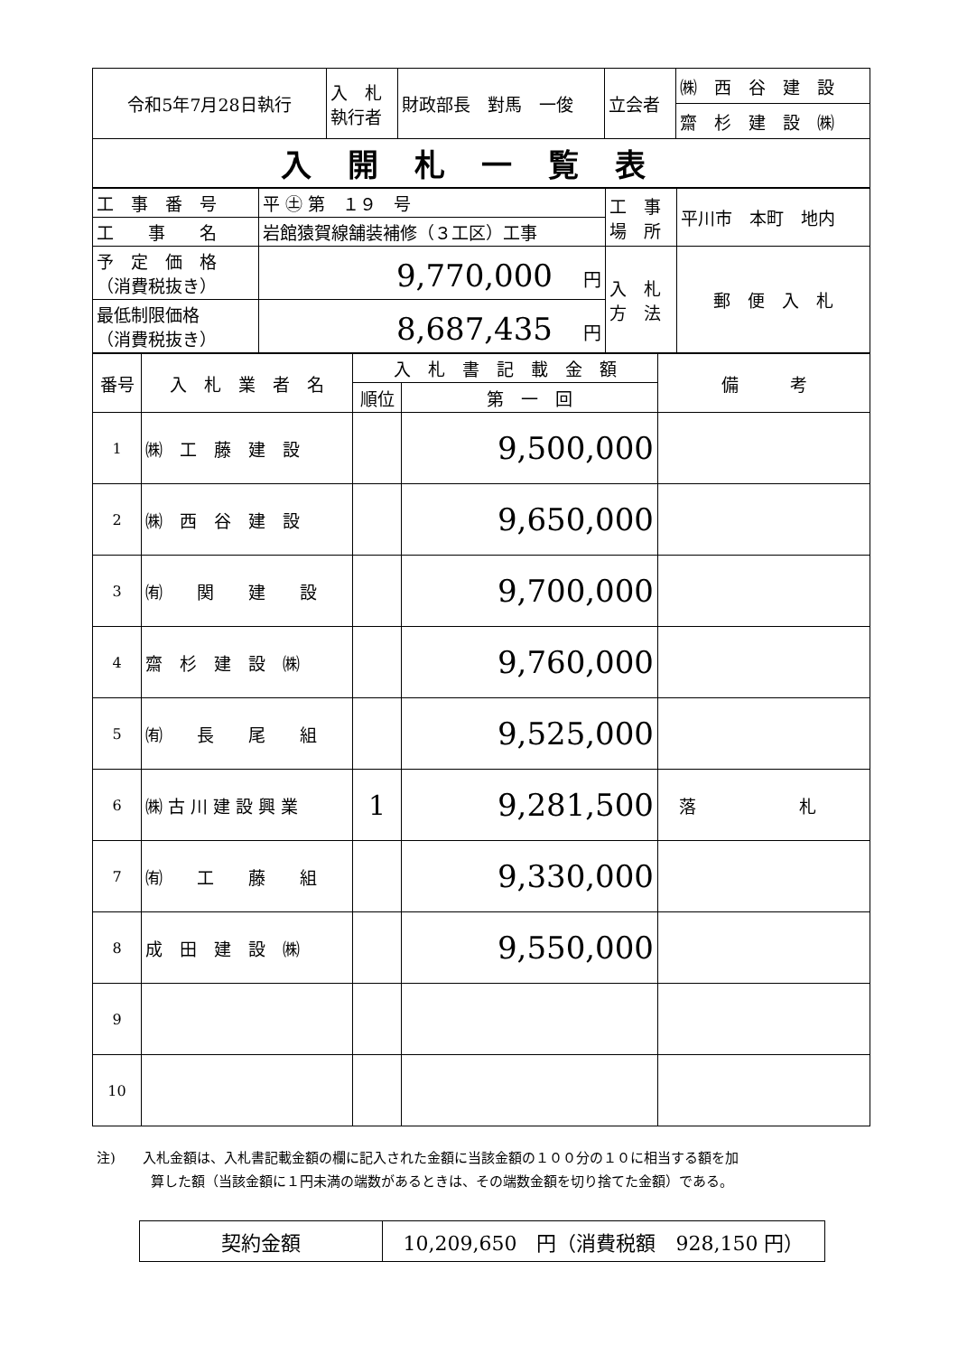| 令和5年7月28日執行 | 入 札 執行者 | 財政部長 對馬 一俊 | 立会者 | ㈱ 西 谷 建 設 |
| | | | | 齋 杉 建 設 ㈱ |
| 入開札一覧表 | | | | |
| 工 事 番 号 | 平 ㊏ 第 １９ 号 | 工 事 場 所 | 平川市 本町 地内 |
| 工 事 名 | 岩館猿賀線舗装補修（３工区）工事 | | |
| 予 定 価 格 （消費税抜き） | 9,770,000 円 | 入 札 方 法 | 郵 便 入 札 |
| 最低制限価格 （消費税抜き） | 8,687,435 円 | | |
| 番号 | 入 札 業 者 名 | 入 札 書 記 載 金 額 | | 備 考 |
| --- | --- | --- | --- | --- |
| | | 順位 | 第 一 回 | |
| 1 | ㈱ 工 藤 建 設 | | 9,500,000 | |
| 2 | ㈱ 西 谷 建 設 | | 9,650,000 | |
| 3 | ㈲ 関 建 設 | | 9,700,000 | |
| 4 | 齋 杉 建 設 ㈱ | | 9,760,000 | |
| 5 | ㈲ 長 尾 組 | | 9,525,000 | |
| 6 | ㈱ 古 川 建 設 興 業 | 1 | 9,281,500 | 落 札 |
| 7 | ㈲ 工 藤 組 | | 9,330,000 | |
| 8 | 成 田 建 設 ㈱ | | 9,550,000 | |
| 9 | | | | |
| 10 | | | | |
注)　　入札金額は、入札書記載金額の欄に記入された金額に当該金額の１００分の１０に相当する額を加
　　　　算した額（当該金額に１円未満の端数があるときは、その端数金額を切り捨てた金額）である。
| 契約金額 | 10,209,650 円（消費税額 928,150 円） |